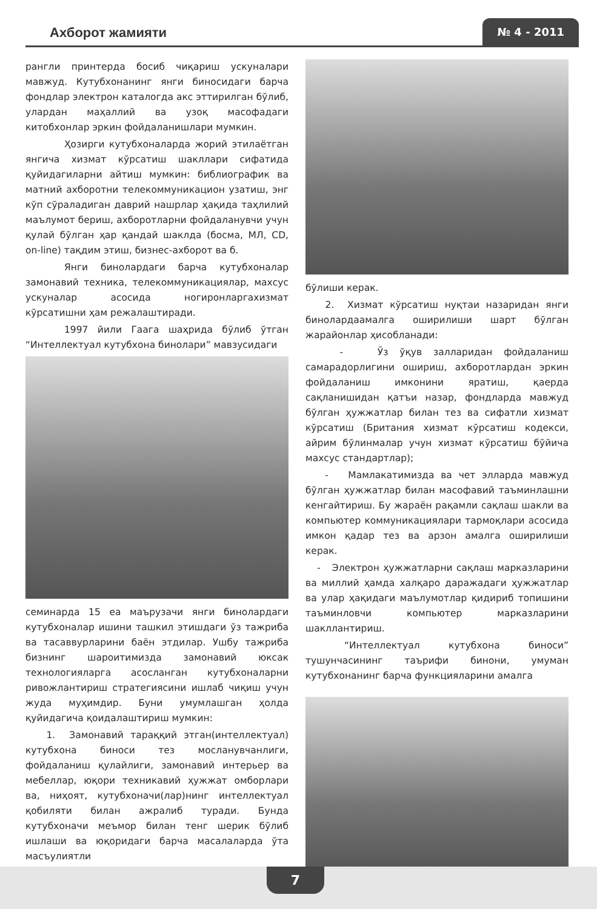Ахборот жамияти
№ 4 - 2011
рангли принтерда босиб чиқариш ускуналари мавжуд. Кутубхонанинг янги биносидаги барча фондлар электрон каталогда акс эттирилган бўлиб, улардан маҳаллий ва узоқ масофадаги китобхонлар эркин фойдаланишлари мумкин.
Ҳозирги кутубхоналарда жорий этилаётган янгича хизмат кўрсатиш шакллари сифатида қуйидагиларни айтиш мумкин: библиографик ва матний ахборотни телекоммуникацион узатиш, энг кўп сўраладиган даврий нашрлар ҳақида таҳлилий маълумот бериш, ахборотларни фойдаланувчи учун қулай бўлган ҳар қандай шаклда (босма, МЛ, CD, on-line) тақдим этиш, бизнес-ахборот ва б.
Янги бинолардаги барча кутубхоналар замонавий техника, телекоммуникациялар, махсус ускуналар асосида ногиронларгахизмат кўрсатишни ҳам режалаштиради.
1997 йили Гаага шаҳрида бўлиб ўтган “Интеллектуал кутубхона бинолари” мавзусидаги
семинарда 15 еа маърузачи янги бинолардаги кутубхоналар ишини ташкил этишдаги ўз тажриба ва тасаввурларини баён этдилар. Ушбу тажриба бизнинг шароитимизда замонавий юксак технологияларга асосланган кутубхоналарни ривожлантириш стратегиясини ишлаб чиқиш учун жуда муҳимдир. Буни умумлашган ҳолда қуйидагича қоидалаштириш мумкин:
1. Замонавий тараққий этган(интеллектуал) кутубхона биноси тез мосланувчанлиги, фойдаланиш қулайлиги, замонавий интерьер ва мебеллар, юқори техникавий ҳужжат омборлари ва, ниҳоят, кутубхоначи(лар)нинг интеллектуал қобиляти билан ажралиб туради. Бунда кутубхоначи меъмор билан тенг шерик бўлиб ишлаши ва юқоридаги барча масалаларда ўта масъулиятли
бўлиши керак.
2. Хизмат кўрсатиш нуқтаи назаридан янги бинолардаамалга оширилиши шарт бўлган жарайонлар ҳисобланади:
- Ўз ўқув залларидан фойдаланиш самарадорлигини ошириш, ахборотлардан эркин фойдаланиш имконини яратиш, қаерда сақланишидан қатъи назар, фондларда мавжуд бўлган ҳужжатлар билан тез ва сифатли хизмат кўрсатиш (Британия хизмат кўрсатиш кодекси, айрим бўлинмалар учун хизмат кўрсатиш бўйича махсус стандартлар);
- Мамлакатимизда ва чет элларда мавжуд бўлган ҳужжатлар билан масофавий таъминлашни кенгайтириш. Бу жараён рақамли сақлаш шакли ва компьютер коммуникациялари тармоқлари асосида имкон қадар тез ва арзон амалга оширилиши керак.
- Электрон ҳужжатларни сақлаш марказларини ва миллий ҳамда халқаро даражадаги ҳужжатлар ва улар ҳақидаги маълумотлар қидириб топишини таъминловчи компьютер марказларини шакллантириш.
“Интеллектуал кутубхона биноси” тушунчасининг таърифи бинони, умуман кутубхонанинг барча функцияларини амалга
7